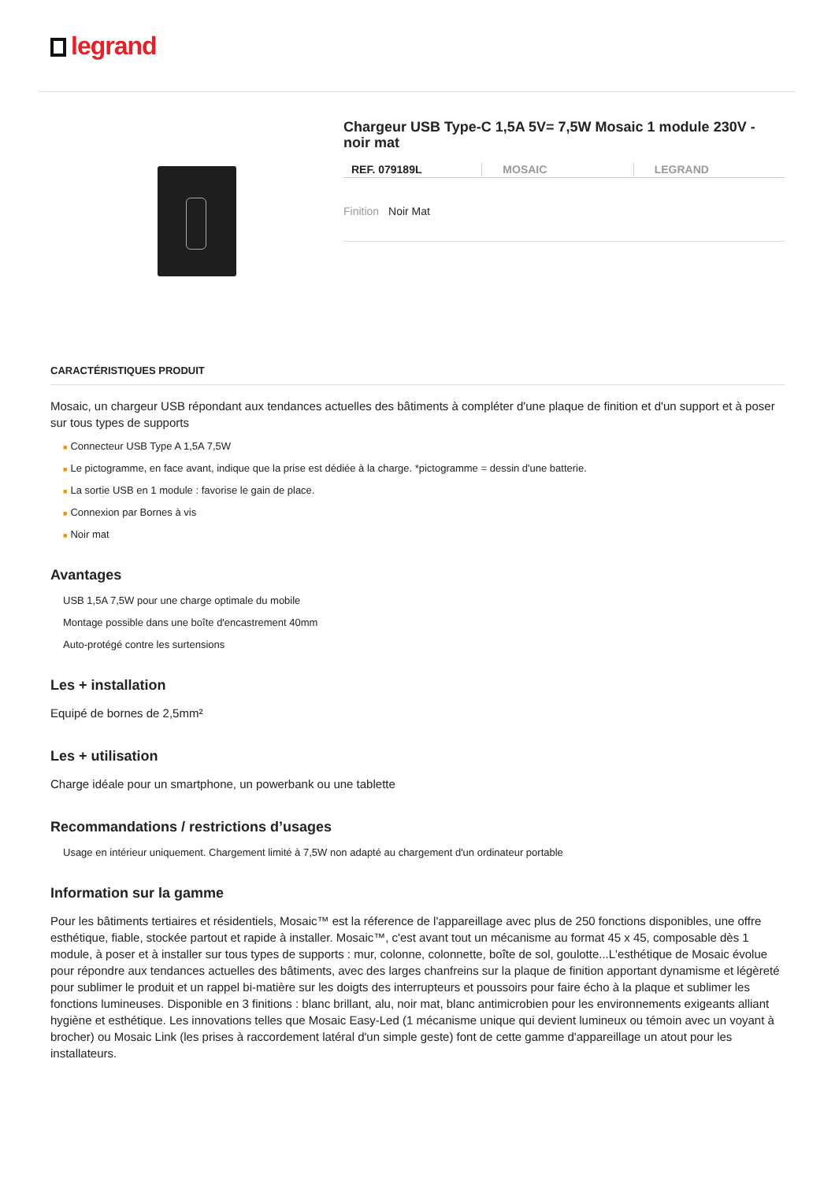legrand
Chargeur USB Type-C 1,5A 5V= 7,5W Mosaic 1 module 230V - noir mat
REF. 079189L MOSAIC LEGRAND
Finition Noir Mat
CARACTÉRISTIQUES PRODUIT
Mosaic, un chargeur USB répondant aux tendances actuelles des bâtiments à compléter d'une plaque de finition et d'un support et à poser sur tous types de supports
■ Connecteur USB Type A 1,5A 7,5W
■ Le pictogramme, en face avant, indique que la prise est dédiée à la charge. *pictogramme = dessin d'une batterie.
■ La sortie USB en 1 module : favorise le gain de place.
■ Connexion par Bornes à vis
■ Noir mat
Avantages
USB 1,5A 7,5W pour une charge optimale du mobile
Montage possible dans une boîte d'encastrement 40mm
Auto-protégé contre les surtensions
Les + installation
Equipé de bornes de 2,5mm²
Les + utilisation
Charge idéale pour un smartphone, un powerbank ou une tablette
Recommandations / restrictions d’usages
Usage en intérieur uniquement. Chargement limité à 7,5W non adapté au chargement d'un ordinateur portable
Information sur la gamme
Pour les bâtiments tertiaires et résidentiels, Mosaic™ est la réference de l'appareillage avec plus de 250 fonctions disponibles, une offre esthétique, fiable, stockée partout et rapide à installer. Mosaic™, c'est avant tout un mécanisme au format 45 x 45, composable dès 1 module, à poser et à installer sur tous types de supports : mur, colonne, colonnette, boîte de sol, goulotte...L'esthétique de Mosaic évolue pour répondre aux tendances actuelles des bâtiments, avec des larges chanfreins sur la plaque de finition apportant dynamisme et légèreté pour sublimer le produit et un rappel bi-matière sur les doigts des interrupteurs et poussoirs pour faire écho à la plaque et sublimer les fonctions lumineuses. Disponible en 3 finitions : blanc brillant, alu, noir mat, blanc antimicrobien pour les environnements exigeants alliant hygiène et esthétique. Les innovations telles que Mosaic Easy-Led (1 mécanisme unique qui devient lumineux ou témoin avec un voyant à brocher) ou Mosaic Link (les prises à raccordement latéral d'un simple geste) font de cette gamme d'appareillage un atout pour les installateurs.